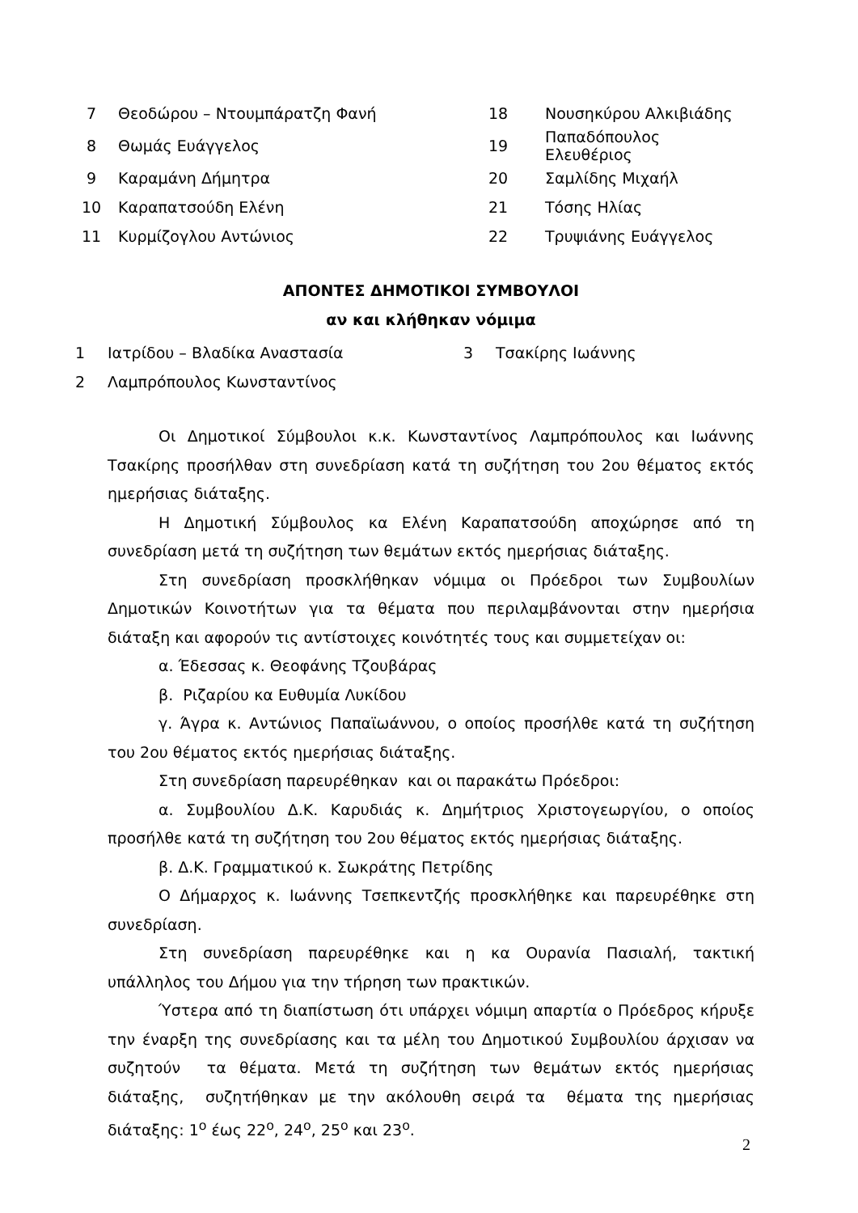| 7 | Θεοδώρου – Ντουμπάρατζη Φανή | 18 | Νουσηκύρου Αλκιβιάδης |
| 8 | Θωμάς Ευάγγελος | 19 | Παπαδόπουλος Ελευθέριος |
| 9 | Καραμάνη Δήμητρα | 20 | Σαμλίδης Μιχαήλ |
| 10 | Καραπατσούδη Ελένη | 21 | Τόσης Ηλίας |
| 11 | Κυρμίζογλου Αντώνιος | 22 | Τρυψιάνης Ευάγγελος |
ΑΠΟΝΤΕΣ ΔΗΜΟΤΙΚΟΙ ΣΥΜΒΟΥΛΟΙ
αν και κλήθηκαν νόμιμα
| 1 | Ιατρίδου – Βλαδίκα Αναστασία | 3 | Τσακίρης Ιωάννης |
| 2 | Λαμπρόπουλος Κωνσταντίνος | | |
Οι Δημοτικοί Σύμβουλοι κ.κ. Κωνσταντίνος Λαμπρόπουλος και Ιωάννης Τσακίρης προσήλθαν στη συνεδρίαση κατά τη συζήτηση του 2ου θέματος εκτός ημερήσιας διάταξης.
Η Δημοτική Σύμβουλος κα Ελένη Καραπατσούδη αποχώρησε από τη συνεδρίαση μετά τη συζήτηση των θεμάτων εκτός ημερήσιας διάταξης.
Στη συνεδρίαση προσκλήθηκαν νόμιμα οι Πρόεδροι των Συμβουλίων Δημοτικών Κοινοτήτων για τα θέματα που περιλαμβάνονται στην ημερήσια διάταξη και αφορούν τις αντίστοιχες κοινότητές τους και συμμετείχαν οι:
α. Έδεσσας κ. Θεοφάνης Τζουβάρας
β. Ριζαρίου κα Ευθυμία Λυκίδου
γ. Άγρα κ. Αντώνιος Παπαϊωάννου, ο οποίος προσήλθε κατά τη συζήτηση του 2ου θέματος εκτός ημερήσιας διάταξης.
Στη συνεδρίαση παρευρέθηκαν και οι παρακάτω Πρόεδροι:
α. Συμβουλίου Δ.Κ. Καρυδιάς κ. Δημήτριος Χριστογεωργίου, ο οποίος προσήλθε κατά τη συζήτηση του 2ου θέματος εκτός ημερήσιας διάταξης.
β. Δ.Κ. Γραμματικού κ. Σωκράτης Πετρίδης
Ο Δήμαρχος κ. Ιωάννης Τσεπκεντζής προσκλήθηκε και παρευρέθηκε στη συνεδρίαση.
Στη συνεδρίαση παρευρέθηκε και η κα Ουρανία Πασιαλή, τακτική υπάλληλος του Δήμου για την τήρηση των πρακτικών.
Ύστερα από τη διαπίστωση ότι υπάρχει νόμιμη απαρτία ο Πρόεδρος κήρυξε την έναρξη της συνεδρίασης και τα μέλη του Δημοτικού Συμβουλίου άρχισαν να συζητούν τα θέματα. Μετά τη συζήτηση των θεμάτων εκτός ημερήσιας διάταξης, συζητήθηκαν με την ακόλουθη σειρά τα θέματα της ημερήσιας διάταξης: 1<sup>ο</sup> έως 22<sup>ο</sup>, 24<sup>ο</sup>, 25<sup>ο</sup> και 23<sup>ο</sup>.
2